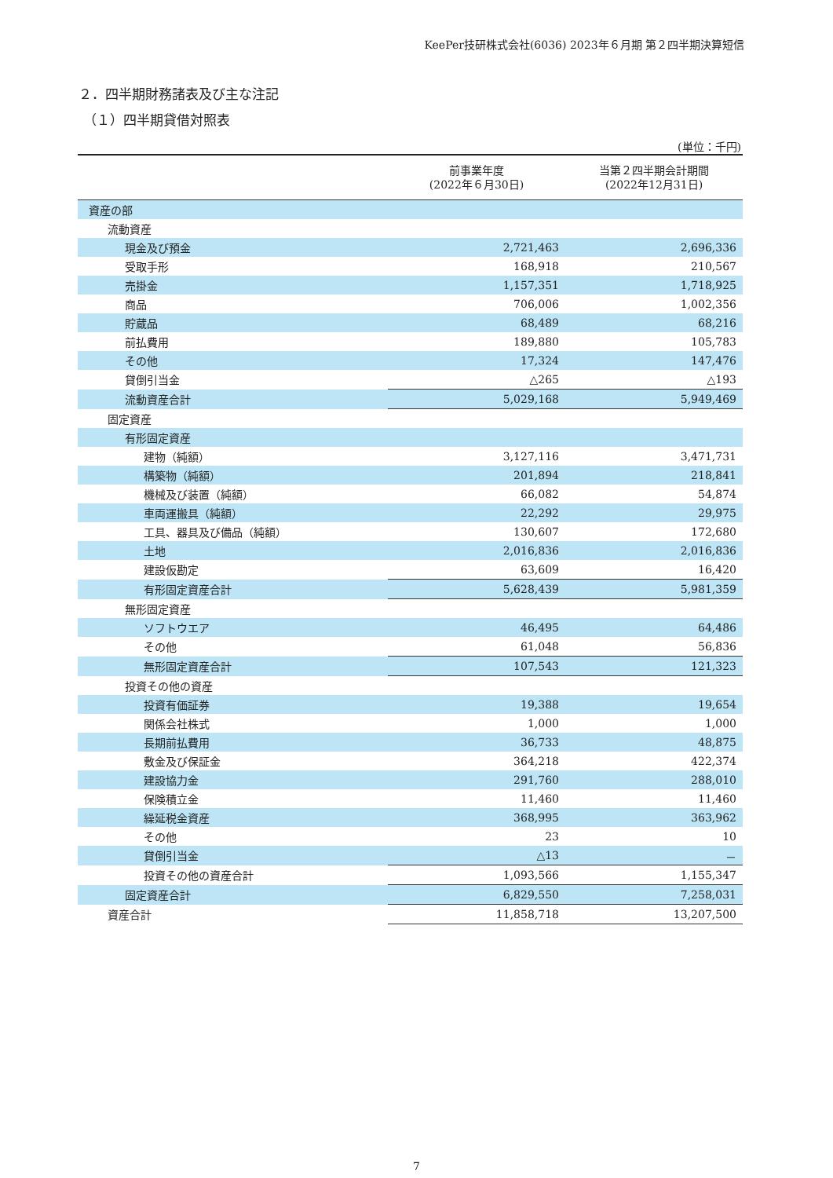KeePer技研株式会社(6036) 2023年６月期 第２四半期決算短信
２．四半期財務諸表及び主な注記
（１）四半期貸借対照表
(単位：千円)
| | 前事業年度 (2022年６月30日) | 当第２四半期会計期間 (2022年12月31日) |
| --- | --- | --- |
| 資産の部 | | |
| 流動資産 | | |
| 現金及び預金 | 2,721,463 | 2,696,336 |
| 受取手形 | 168,918 | 210,567 |
| 売掛金 | 1,157,351 | 1,718,925 |
| 商品 | 706,006 | 1,002,356 |
| 貯蔵品 | 68,489 | 68,216 |
| 前払費用 | 189,880 | 105,783 |
| その他 | 17,324 | 147,476 |
| 貸倒引当金 | △265 | △193 |
| 流動資産合計 | 5,029,168 | 5,949,469 |
| 固定資産 | | |
| 有形固定資産 | | |
| 建物（純額） | 3,127,116 | 3,471,731 |
| 構築物（純額） | 201,894 | 218,841 |
| 機械及び装置（純額） | 66,082 | 54,874 |
| 車両運搬具（純額） | 22,292 | 29,975 |
| 工具、器具及び備品（純額） | 130,607 | 172,680 |
| 土地 | 2,016,836 | 2,016,836 |
| 建設仮勘定 | 63,609 | 16,420 |
| 有形固定資産合計 | 5,628,439 | 5,981,359 |
| 無形固定資産 | | |
| ソフトウエア | 46,495 | 64,486 |
| その他 | 61,048 | 56,836 |
| 無形固定資産合計 | 107,543 | 121,323 |
| 投資その他の資産 | | |
| 投資有価証券 | 19,388 | 19,654 |
| 関係会社株式 | 1,000 | 1,000 |
| 長期前払費用 | 36,733 | 48,875 |
| 敷金及び保証金 | 364,218 | 422,374 |
| 建設協力金 | 291,760 | 288,010 |
| 保険積立金 | 11,460 | 11,460 |
| 繰延税金資産 | 368,995 | 363,962 |
| その他 | 23 | 10 |
| 貸倒引当金 | △13 | － |
| 投資その他の資産合計 | 1,093,566 | 1,155,347 |
| 固定資産合計 | 6,829,550 | 7,258,031 |
| 資産合計 | 11,858,718 | 13,207,500 |
7